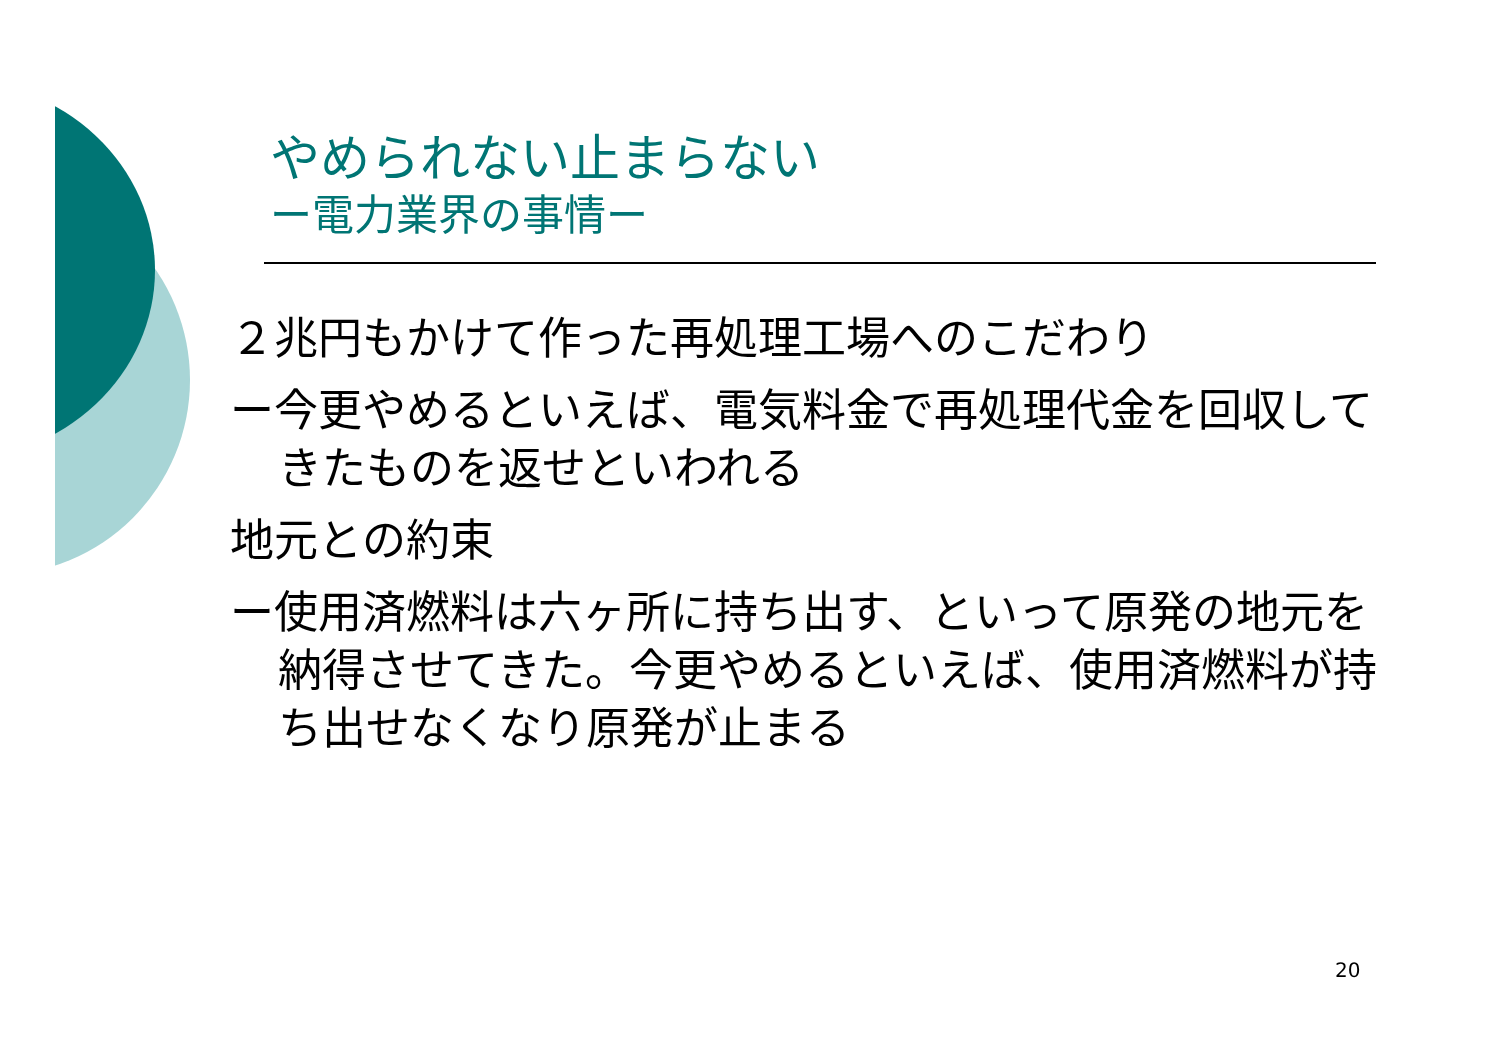やめられない止まらない
ー電力業界の事情ー
２兆円もかけて作った再処理工場へのこだわり
ー今更やめるといえば、電気料金で再処理代金を回収してきたものを返せといわれる
地元との約束
ー使用済燃料は六ヶ所に持ち出す、といって原発の地元を納得させてきた。今更やめるといえば、使用済燃料が持ち出せなくなり原発が止まる
20